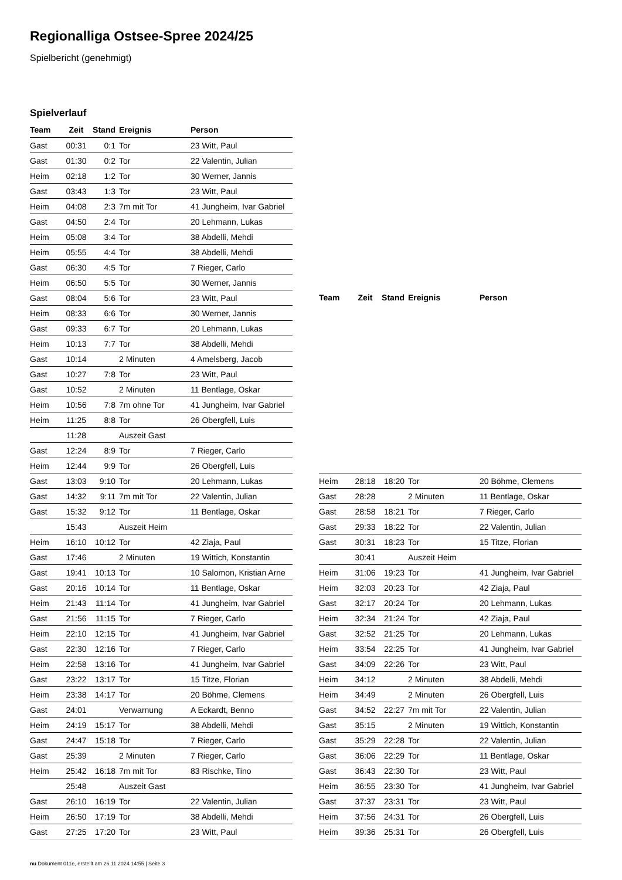Regionalliga Ostsee-Spree 2024/25
Spielbericht (genehmigt)
Spielverlauf
| Team | Zeit | Stand | Ereignis | Person |
| --- | --- | --- | --- | --- |
| Gast | 00:31 | 0:1 | Tor | 23 Witt, Paul |
| Gast | 01:30 | 0:2 | Tor | 22 Valentin, Julian |
| Heim | 02:18 | 1:2 | Tor | 30 Werner, Jannis |
| Gast | 03:43 | 1:3 | Tor | 23 Witt, Paul |
| Heim | 04:08 | 2:3 | 7m mit Tor | 41 Jungheim, Ivar Gabriel |
| Gast | 04:50 | 2:4 | Tor | 20 Lehmann, Lukas |
| Heim | 05:08 | 3:4 | Tor | 38 Abdelli, Mehdi |
| Heim | 05:55 | 4:4 | Tor | 38 Abdelli, Mehdi |
| Gast | 06:30 | 4:5 | Tor | 7 Rieger, Carlo |
| Heim | 06:50 | 5:5 | Tor | 30 Werner, Jannis |
| Gast | 08:04 | 5:6 | Tor | 23 Witt, Paul |
| Heim | 08:33 | 6:6 | Tor | 30 Werner, Jannis |
| Gast | 09:33 | 6:7 | Tor | 20 Lehmann, Lukas |
| Heim | 10:13 | 7:7 | Tor | 38 Abdelli, Mehdi |
| Gast | 10:14 | | 2 Minuten | 4 Amelsberg, Jacob |
| Gast | 10:27 | 7:8 | Tor | 23 Witt, Paul |
| Gast | 10:52 | | 2 Minuten | 11 Bentlage, Oskar |
| Heim | 10:56 | 7:8 | 7m ohne Tor | 41 Jungheim, Ivar Gabriel |
| Heim | 11:25 | 8:8 | Tor | 26 Obergfell, Luis |
| | 11:28 | | Auszeit Gast | |
| Gast | 12:24 | 8:9 | Tor | 7 Rieger, Carlo |
| Heim | 12:44 | 9:9 | Tor | 26 Obergfell, Luis |
| Gast | 13:03 | 9:10 | Tor | 20 Lehmann, Lukas |
| Gast | 14:32 | 9:11 | 7m mit Tor | 22 Valentin, Julian |
| Gast | 15:32 | 9:12 | Tor | 11 Bentlage, Oskar |
| | 15:43 | | Auszeit Heim | |
| Heim | 16:10 | 10:12 | Tor | 42 Ziaja, Paul |
| Gast | 17:46 | | 2 Minuten | 19 Wittich, Konstantin |
| Gast | 19:41 | 10:13 | Tor | 10 Salomon, Kristian Arne |
| Gast | 20:16 | 10:14 | Tor | 11 Bentlage, Oskar |
| Heim | 21:43 | 11:14 | Tor | 41 Jungheim, Ivar Gabriel |
| Gast | 21:56 | 11:15 | Tor | 7 Rieger, Carlo |
| Heim | 22:10 | 12:15 | Tor | 41 Jungheim, Ivar Gabriel |
| Gast | 22:30 | 12:16 | Tor | 7 Rieger, Carlo |
| Heim | 22:58 | 13:16 | Tor | 41 Jungheim, Ivar Gabriel |
| Gast | 23:22 | 13:17 | Tor | 15 Titze, Florian |
| Heim | 23:38 | 14:17 | Tor | 20 Böhme, Clemens |
| Gast | 24:01 | | Verwarnung | A Eckardt, Benno |
| Heim | 24:19 | 15:17 | Tor | 38 Abdelli, Mehdi |
| Gast | 24:47 | 15:18 | Tor | 7 Rieger, Carlo |
| Gast | 25:39 | | 2 Minuten | 7 Rieger, Carlo |
| Heim | 25:42 | 16:18 | 7m mit Tor | 83 Rischke, Tino |
| | 25:48 | | Auszeit Gast | |
| Gast | 26:10 | 16:19 | Tor | 22 Valentin, Julian |
| Heim | 26:50 | 17:19 | Tor | 38 Abdelli, Mehdi |
| Gast | 27:25 | 17:20 | Tor | 23 Witt, Paul |
| Team | Zeit | Stand | Ereignis | Person |
| --- | --- | --- | --- | --- |
| Heim | 28:18 | 18:20 | Tor | 20 Böhme, Clemens |
| Gast | 28:28 | | 2 Minuten | 11 Bentlage, Oskar |
| Gast | 28:58 | 18:21 | Tor | 7 Rieger, Carlo |
| Gast | 29:33 | 18:22 | Tor | 22 Valentin, Julian |
| Gast | 30:31 | 18:23 | Tor | 15 Titze, Florian |
| | 30:41 | | Auszeit Heim | |
| Heim | 31:06 | 19:23 | Tor | 41 Jungheim, Ivar Gabriel |
| Heim | 32:03 | 20:23 | Tor | 42 Ziaja, Paul |
| Gast | 32:17 | 20:24 | Tor | 20 Lehmann, Lukas |
| Heim | 32:34 | 21:24 | Tor | 42 Ziaja, Paul |
| Gast | 32:52 | 21:25 | Tor | 20 Lehmann, Lukas |
| Heim | 33:54 | 22:25 | Tor | 41 Jungheim, Ivar Gabriel |
| Gast | 34:09 | 22:26 | Tor | 23 Witt, Paul |
| Heim | 34:12 | | 2 Minuten | 38 Abdelli, Mehdi |
| Heim | 34:49 | | 2 Minuten | 26 Obergfell, Luis |
| Gast | 34:52 | 22:27 | 7m mit Tor | 22 Valentin, Julian |
| Gast | 35:15 | | 2 Minuten | 19 Wittich, Konstantin |
| Gast | 35:29 | 22:28 | Tor | 22 Valentin, Julian |
| Gast | 36:06 | 22:29 | Tor | 11 Bentlage, Oskar |
| Gast | 36:43 | 22:30 | Tor | 23 Witt, Paul |
| Heim | 36:55 | 23:30 | Tor | 41 Jungheim, Ivar Gabriel |
| Gast | 37:37 | 23:31 | Tor | 23 Witt, Paul |
| Heim | 37:56 | 24:31 | Tor | 26 Obergfell, Luis |
| Heim | 39:36 | 25:31 | Tor | 26 Obergfell, Luis |
nu.Dokument 011e, erstellt am 26.11.2024 14:55 | Seite 3